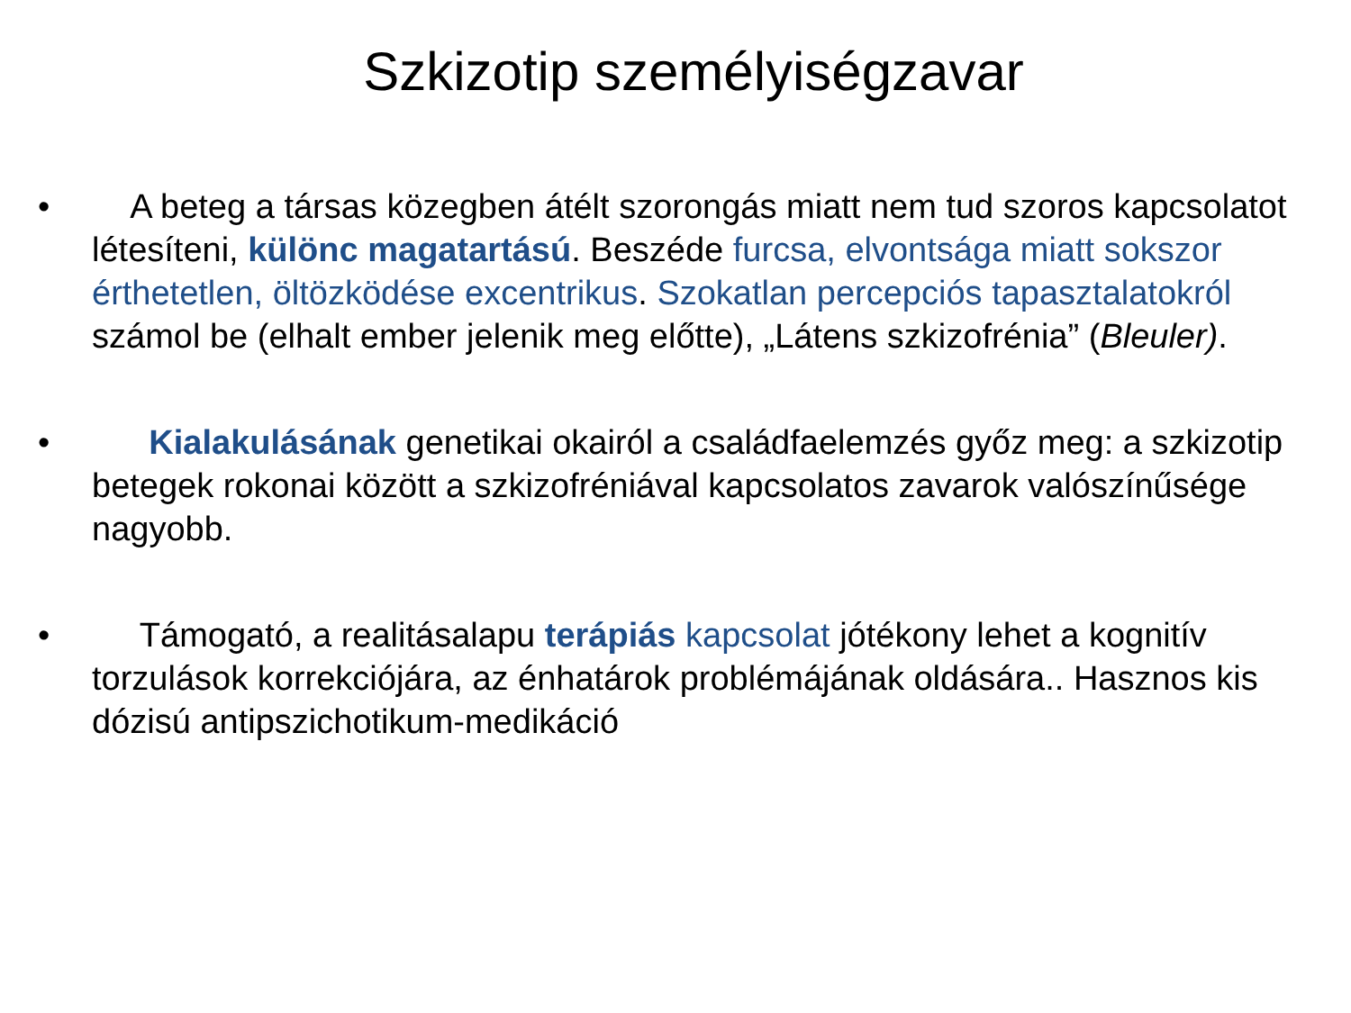Szkizotip személyiségzavar
• A beteg a társas közegben átélt szorongás miatt nem tud szoros kapcsolatot létesíteni, különc magatartású. Beszéde furcsa, elvontsága miatt sokszor érthetetlen, öltözködése excentrikus. Szokatlan percepciós tapasztalatokról számol be (elhalt ember jelenik meg előtte), „Látens szkizofrénia” (Bleuler).
• Kialakulásának genetikai okairól a családfaelemzés győz meg: a szkizotip betegek rokonai között a szkizofréniával kapcsolatos zavarok valószínűsége nagyobb.
• Támogató, a realitásalapu terápiás kapcsolat jótékony lehet a kognitív torzulások korrekciójára, az énhatárok problémájának oldására.. Hasznos kis dózisú antipszichotikum-medikáció